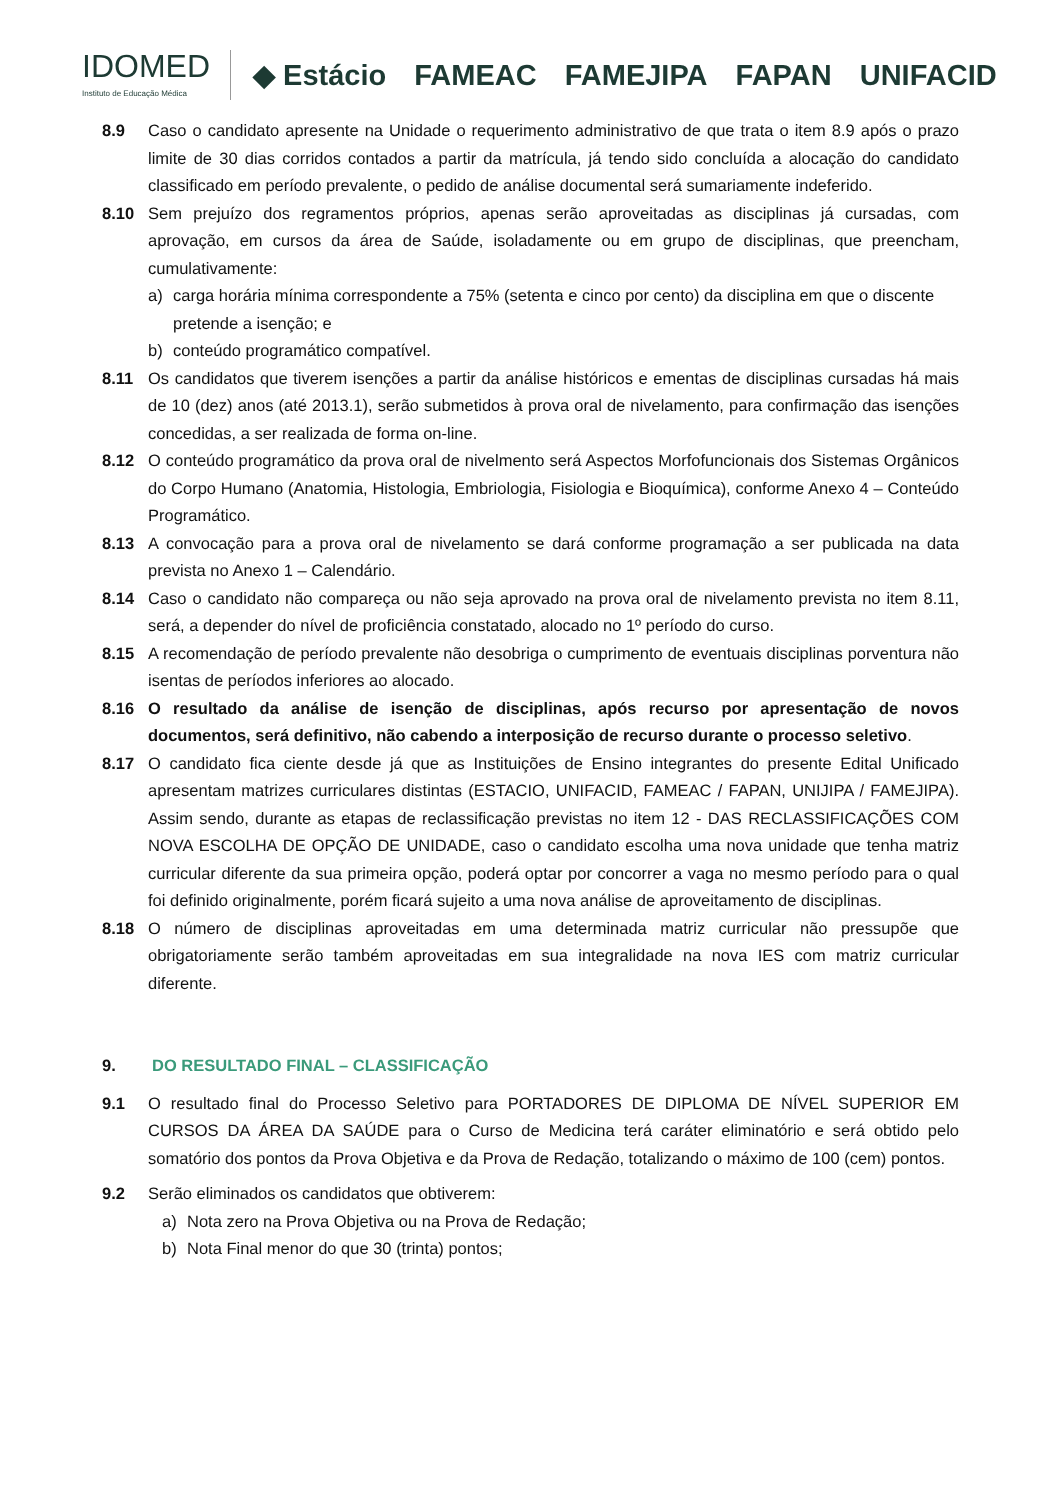IDOMED
Instituto de Educação Médica
◆ Estácio FAMEAC FAMEJIPA FAPAN UNIFACID
8.9 Caso o candidato apresente na Unidade o requerimento administrativo de que trata o item 8.9 após o prazo limite de 30 dias corridos contados a partir da matrícula, já tendo sido concluída a alocação do candidato classificado em período prevalente, o pedido de análise documental será sumariamente indeferido.
8.10 Sem prejuízo dos regramentos próprios, apenas serão aproveitadas as disciplinas já cursadas, com aprovação, em cursos da área de Saúde, isoladamente ou em grupo de disciplinas, que preencham, cumulativamente:
a) carga horária mínima correspondente a 75% (setenta e cinco por cento) da disciplina em que o discente pretende a isenção; e
b) conteúdo programático compatível.
8.11 Os candidatos que tiverem isenções a partir da análise históricos e ementas de disciplinas cursadas há mais de 10 (dez) anos (até 2013.1), serão submetidos à prova oral de nivelamento, para confirmação das isenções concedidas, a ser realizada de forma on-line.
8.12 O conteúdo programático da prova oral de nivelmento será Aspectos Morfofuncionais dos Sistemas Orgânicos do Corpo Humano (Anatomia, Histologia, Embriologia, Fisiologia e Bioquímica), conforme Anexo 4 – Conteúdo Programático.
8.13 A convocação para a prova oral de nivelamento se dará conforme programação a ser publicada na data prevista no Anexo 1 – Calendário.
8.14 Caso o candidato não compareça ou não seja aprovado na prova oral de nivelamento prevista no item 8.11, será, a depender do nível de proficiência constatado, alocado no 1º período do curso.
8.15 A recomendação de período prevalente não desobriga o cumprimento de eventuais disciplinas porventura não isentas de períodos inferiores ao alocado.
8.16 O resultado da análise de isenção de disciplinas, após recurso por apresentação de novos documentos, será definitivo, não cabendo a interposição de recurso durante o processo seletivo.
8.17 O candidato fica ciente desde já que as Instituições de Ensino integrantes do presente Edital Unificado apresentam matrizes curriculares distintas (ESTACIO, UNIFACID, FAMEAC / FAPAN, UNIJIPA / FAMEJIPA). Assim sendo, durante as etapas de reclassificação previstas no item 12 - DAS RECLASSIFICAÇÕES COM NOVA ESCOLHA DE OPÇÃO DE UNIDADE, caso o candidato escolha uma nova unidade que tenha matriz curricular diferente da sua primeira opção, poderá optar por concorrer a vaga no mesmo período para o qual foi definido originalmente, porém ficará sujeito a uma nova análise de aproveitamento de disciplinas.
8.18 O número de disciplinas aproveitadas em uma determinada matriz curricular não pressupõe que obrigatoriamente serão também aproveitadas em sua integralidade na nova IES com matriz curricular diferente.
9. DO RESULTADO FINAL – CLASSIFICAÇÃO
9.1 O resultado final do Processo Seletivo para PORTADORES DE DIPLOMA DE NÍVEL SUPERIOR EM CURSOS DA ÁREA DA SAÚDE para o Curso de Medicina terá caráter eliminatório e será obtido pelo somatório dos pontos da Prova Objetiva e da Prova de Redação, totalizando o máximo de 100 (cem) pontos.
9.2 Serão eliminados os candidatos que obtiverem:
a) Nota zero na Prova Objetiva ou na Prova de Redação;
b) Nota Final menor do que 30 (trinta) pontos;